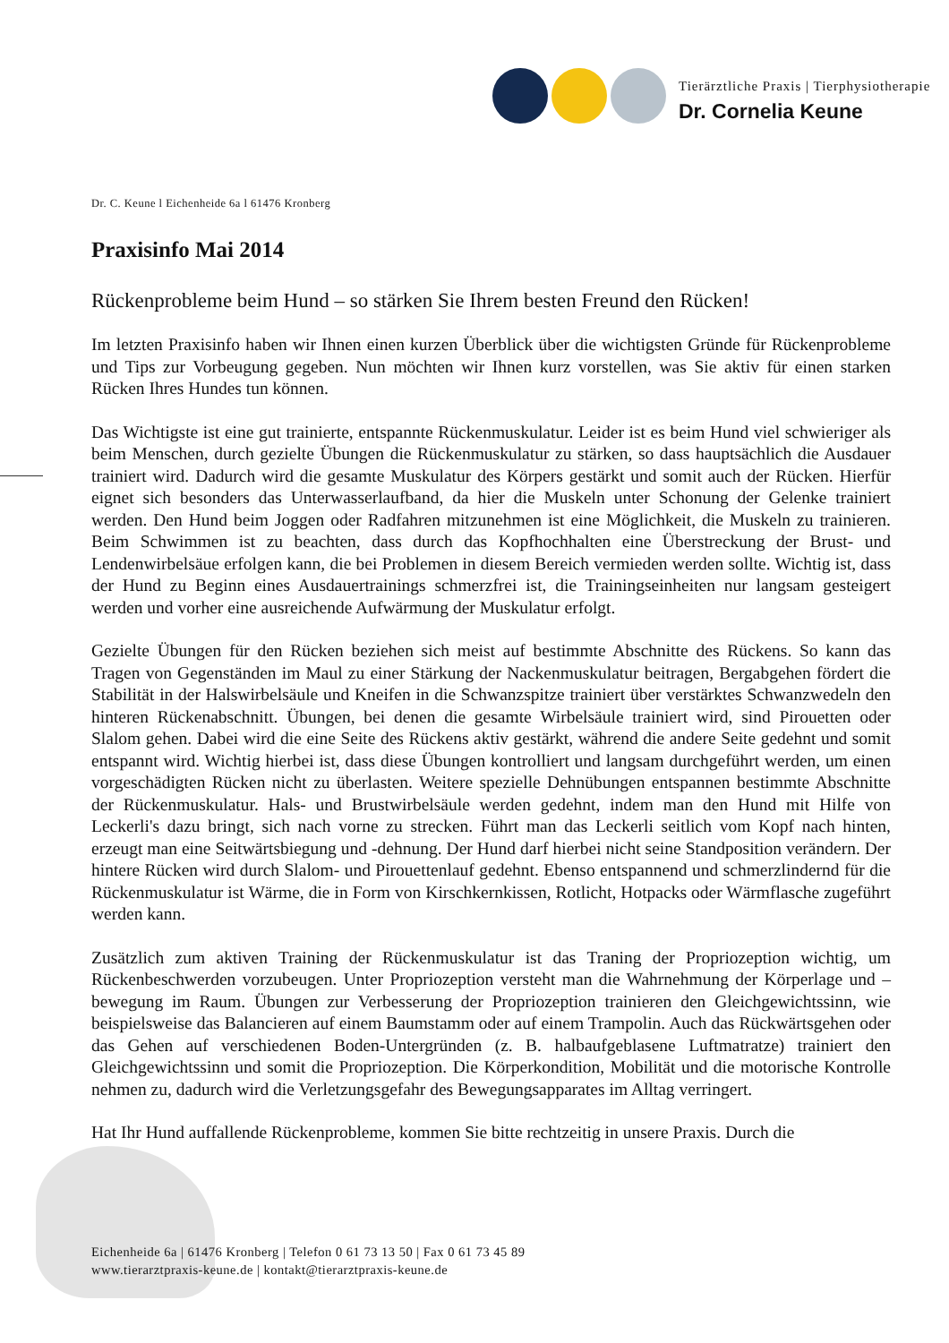Tierärztliche Praxis | Tierphysiotherapie
Dr. Cornelia Keune
Dr. C. Keune l Eichenheide 6a l 61476 Kronberg
Praxisinfo Mai 2014
Rückenprobleme beim Hund – so stärken Sie Ihrem besten Freund den Rücken!
Im letzten Praxisinfo haben wir Ihnen einen kurzen Überblick über die wichtigsten Gründe für Rückenprobleme und Tips zur Vorbeugung gegeben. Nun möchten wir Ihnen kurz vorstellen, was Sie aktiv für einen starken Rücken Ihres Hundes tun können.
Das Wichtigste ist eine gut trainierte, entspannte Rückenmuskulatur. Leider ist es beim Hund viel schwieriger als beim Menschen, durch gezielte Übungen die Rückenmuskulatur zu stärken, so dass hauptsächlich die Ausdauer trainiert wird. Dadurch wird die gesamte Muskulatur des Körpers gestärkt und somit auch der Rücken. Hierfür eignet sich besonders das Unterwasserlaufband, da hier die Muskeln unter Schonung der Gelenke trainiert werden. Den Hund beim Joggen oder Radfahren mitzunehmen ist eine Möglichkeit, die Muskeln zu trainieren. Beim Schwimmen ist zu beachten, dass durch das Kopfhochhalten eine Überstreckung der Brust- und Lendenwirbelsäue erfolgen kann, die bei Problemen in diesem Bereich vermieden werden sollte. Wichtig ist, dass der Hund zu Beginn eines Ausdauertrainings schmerzfrei ist, die Trainingseinheiten nur langsam gesteigert werden und vorher eine ausreichende Aufwärmung der Muskulatur erfolgt.
Gezielte Übungen für den Rücken beziehen sich meist auf bestimmte Abschnitte des Rückens. So kann das Tragen von Gegenständen im Maul zu einer Stärkung der Nackenmuskulatur beitragen, Bergabgehen fördert die Stabilität in der Halswirbelsäule und Kneifen in die Schwanzspitze trainiert über verstärktes Schwanzwedeln den hinteren Rückenabschnitt. Übungen, bei denen die gesamte Wirbelsäule trainiert wird, sind Pirouetten oder Slalom gehen. Dabei wird die eine Seite des Rückens aktiv gestärkt, während die andere Seite gedehnt und somit entspannt wird. Wichtig hierbei ist, dass diese Übungen kontrolliert und langsam durchgeführt werden, um einen vorgeschädigten Rücken nicht zu überlasten. Weitere spezielle Dehnübungen entspannen bestimmte Abschnitte der Rückenmuskulatur. Hals- und Brustwirbelsäule werden gedehnt, indem man den Hund mit Hilfe von Leckerli's dazu bringt, sich nach vorne zu strecken. Führt man das Leckerli seitlich vom Kopf nach hinten, erzeugt man eine Seitwärtsbiegung und -dehnung. Der Hund darf hierbei nicht seine Standposition verändern. Der hintere Rücken wird durch Slalom- und Pirouettenlauf gedehnt. Ebenso entspannend und schmerzlindernd für die Rückenmuskulatur ist Wärme, die in Form von Kirschkernkissen, Rotlicht, Hotpacks oder Wärmflasche zugeführt werden kann.
Zusätzlich zum aktiven Training der Rückenmuskulatur ist das Traning der Propriozeption wichtig, um Rückenbeschwerden vorzubeugen. Unter Propriozeption versteht man die Wahrnehmung der Körperlage und – bewegung im Raum. Übungen zur Verbesserung der Propriozeption trainieren den Gleichgewichtssinn, wie beispielsweise das Balancieren auf einem Baumstamm oder auf einem Trampolin. Auch das Rückwärtsgehen oder das Gehen auf verschiedenen Boden-Untergründen (z. B. halbaufgeblasene Luftmatratze) trainiert den Gleichgewichtssinn und somit die Propriozeption. Die Körperkondition, Mobilität und die motorische Kontrolle nehmen zu, dadurch wird die Verletzungsgefahr des Bewegungsapparates im Alltag verringert.
Hat Ihr Hund auffallende Rückenprobleme, kommen Sie bitte rechtzeitig in unsere Praxis. Durch die
Eichenheide 6a | 61476 Kronberg | Telefon 0 61 73 13 50 | Fax 0 61 73 45 89
www.tierarztpraxis-keune.de | kontakt@tierarztpraxis-keune.de